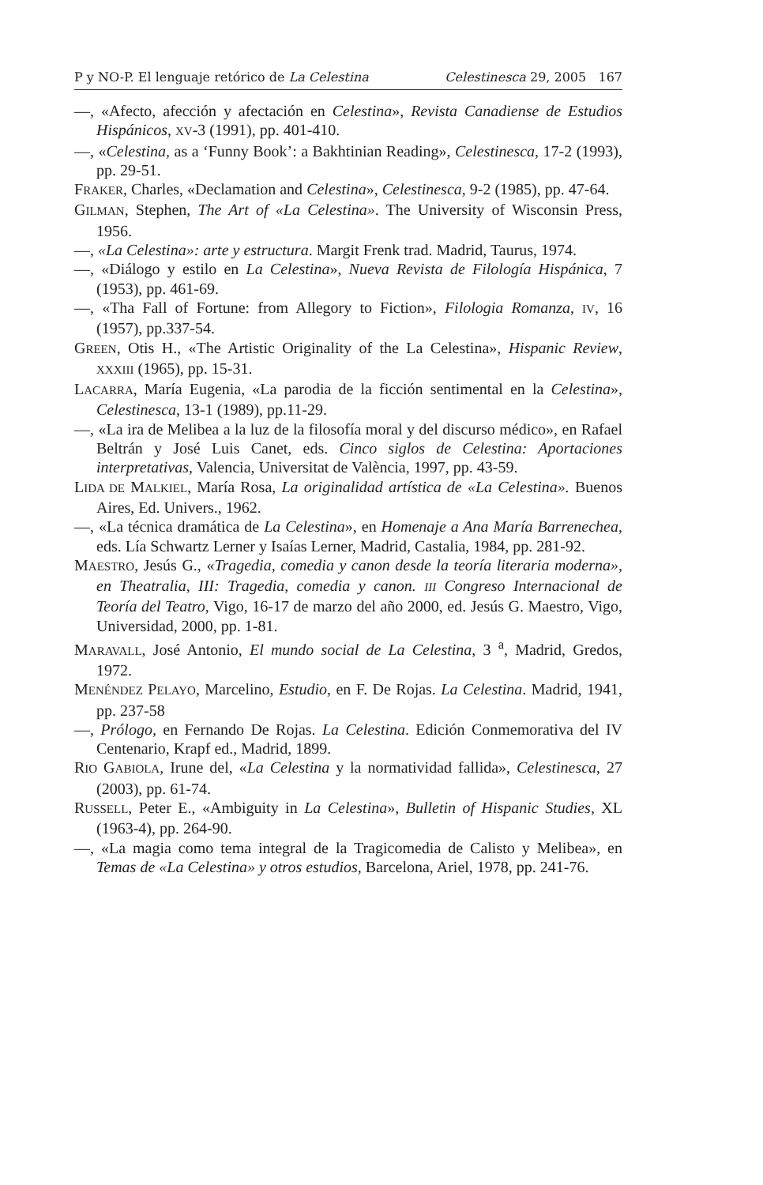P y NO-P. El lenguaje retórico de La Celestina Celestinesca 29, 2005 167
—, «Afecto, afección y afectación en Celestina», Revista Canadiense de Estudios Hispánicos, XV-3 (1991), pp. 401-410.
—, «Celestina, as a ‘Funny Book’: a Bakhtinian Reading», Celestinesca, 17-2 (1993), pp. 29-51.
FRAKER, Charles, «Declamation and Celestina», Celestinesca, 9-2 (1985), pp. 47-64.
GILMAN, Stephen, The Art of «La Celestina». The University of Wisconsin Press, 1956.
—, «La Celestina»: arte y estructura. Margit Frenk trad. Madrid, Taurus, 1974.
—, «Diálogo y estilo en La Celestina», Nueva Revista de Filología Hispánica, 7 (1953), pp. 461-69.
—, «Tha Fall of Fortune: from Allegory to Fiction», Filologia Romanza, IV, 16 (1957), pp.337-54.
GREEN, Otis H., «The Artistic Originality of the La Celestina», Hispanic Review, XXXIII (1965), pp. 15-31.
LACARRA, María Eugenia, «La parodia de la ficción sentimental en la Celestina», Celestinesca, 13-1 (1989), pp.11-29.
—, «La ira de Melibea a la luz de la filosofía moral y del discurso médico», en Rafael Beltrán y José Luis Canet, eds. Cinco siglos de Celestina: Aportaciones interpretativas, Valencia, Universitat de València, 1997, pp. 43-59.
LIDA DE MALKIEL, María Rosa, La originalidad artística de «La Celestina». Buenos Aires, Ed. Univers., 1962.
—, «La técnica dramática de La Celestina», en Homenaje a Ana María Barrenechea, eds. Lía Schwartz Lerner y Isaías Lerner, Madrid, Castalia, 1984, pp. 281-92.
MAESTRO, Jesús G., «Tragedia, comedia y canon desde la teoría literaria moderna», en Theatralia, III: Tragedia, comedia y canon. III Congreso Internacional de Teoría del Teatro, Vigo, 16-17 de marzo del año 2000, ed. Jesús G. Maestro, Vigo, Universidad, 2000, pp. 1-81.
MARAVALL, José Antonio, El mundo social de La Celestina, 3 <sup>a</sup>, Madrid, Gredos, 1972.
MENÉNDEZ PELAYO, Marcelino, Estudio, en F. De Rojas. La Celestina. Madrid, 1941, pp. 237-58
—, Prólogo, en Fernando De Rojas. La Celestina. Edición Conmemorativa del IV Centenario, Krapf ed., Madrid, 1899.
RIO GABIOLA, Irune del, «La Celestina y la normatividad fallida», Celestinesca, 27 (2003), pp. 61-74.
RUSSELL, Peter E., «Ambiguity in La Celestina», Bulletin of Hispanic Studies, XL (1963-4), pp. 264-90.
—, «La magia como tema integral de la Tragicomedia de Calisto y Melibea», en Temas de «La Celestina» y otros estudios, Barcelona, Ariel, 1978, pp. 241-76.